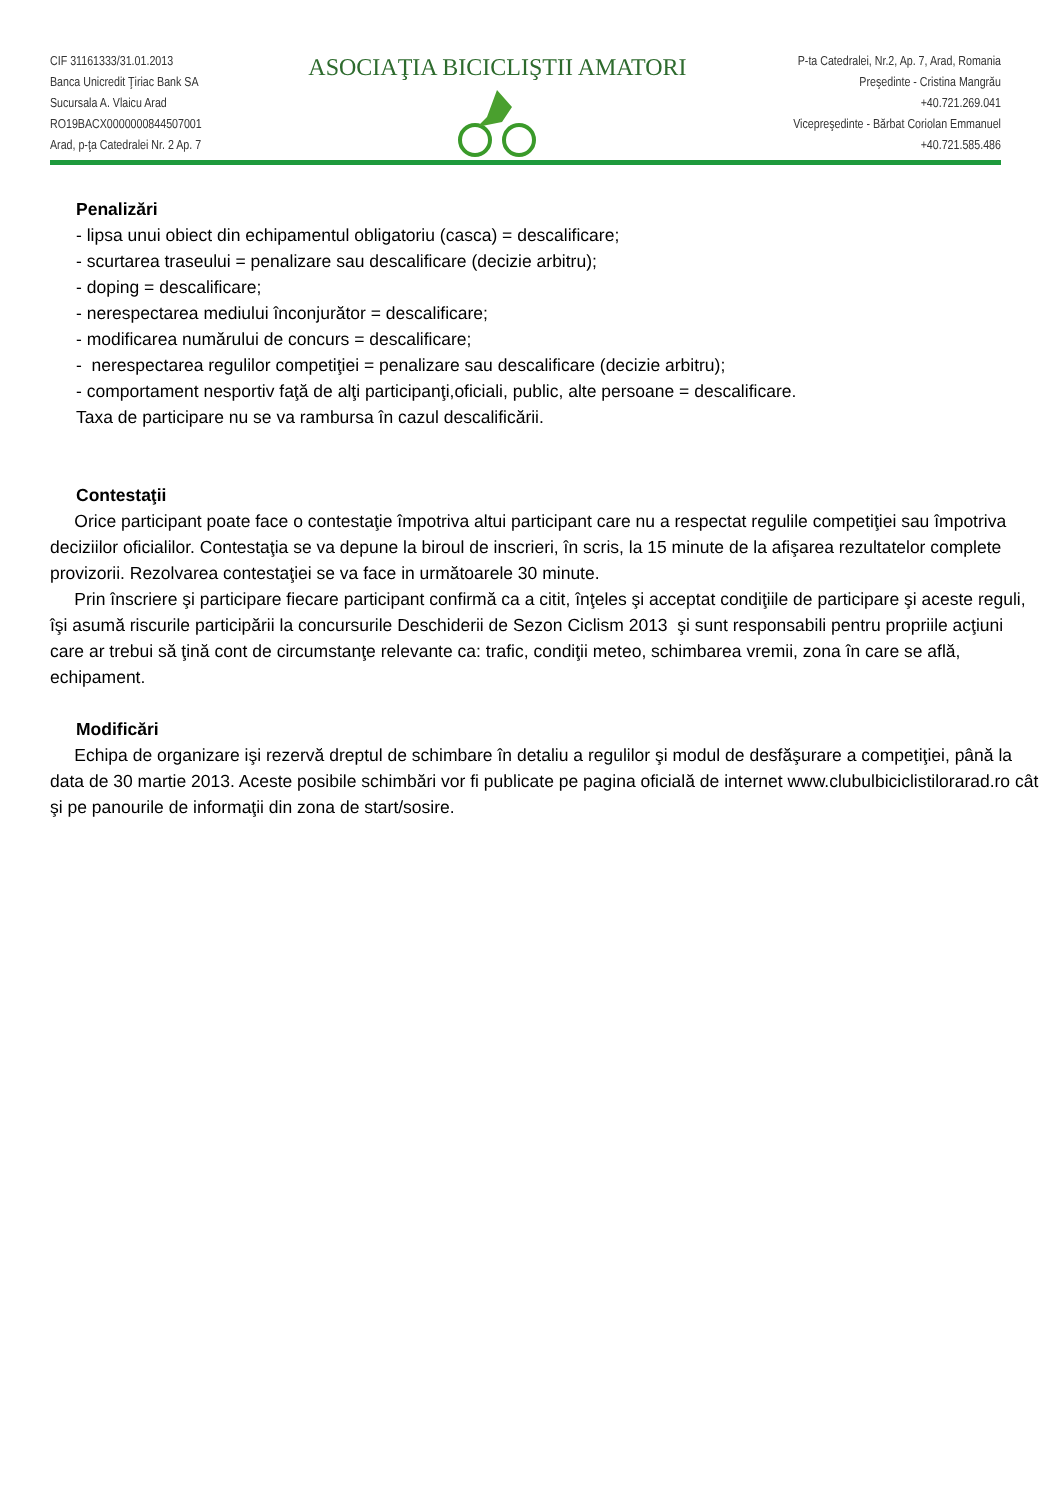CIF 31161333/31.01.2013
Banca Unicredit Ţiriac Bank SA
Sucursala A. Vlaicu Arad
RO19BACX0000000844507001
Arad, p-ţa Catedralei Nr. 2 Ap. 7
ASOCIAŢIA BICICLIŞTII AMATORI
P-ta Catedralei, Nr.2, Ap. 7, Arad, Romania
Preşedinte - Cristina Mangrău
+40.721.269.041
Vicepreşedinte - Bărbat Coriolan Emmanuel
+40.721.585.486
Penalizări
- lipsa unui obiect din echipamentul obligatoriu (casca) = descalificare;
- scurtarea traseului = penalizare sau descalificare (decizie arbitru);
- doping = descalificare;
- nerespectarea mediului înconjurător = descalificare;
- modificarea numărului de concurs = descalificare;
- nerespectarea regulilor competiţiei = penalizare sau descalificare (decizie arbitru);
- comportament nesportiv faţă de alţi participanţi,oficiali, public, alte persoane = descalificare.
Taxa de participare nu se va rambursa în cazul descalificării.
Contestaţii
Orice participant poate face o contestaţie împotriva altui participant care nu a respectat regulile competiţiei sau împotriva deciziilor oficialilor. Contestaţia se va depune la biroul de inscrieri, în scris, la 15 minute de la afişarea rezultatelor complete provizorii. Rezolvarea contestaţiei se va face in următoarele 30 minute.
Prin înscriere şi participare fiecare participant confirmă ca a citit, înţeles şi acceptat condiţiile de participare şi aceste reguli, îşi asumă riscurile participării la concursurile Deschiderii de Sezon Ciclism 2013 şi sunt responsabili pentru propriile acţiuni care ar trebui să ţină cont de circumstanţe relevante ca: trafic, condiţii meteo, schimbarea vremii, zona în care se află, echipament.
Modificări
Echipa de organizare işi rezervă dreptul de schimbare în detaliu a regulilor şi modul de desfăşurare a competiţiei, până la data de 30 martie 2013. Aceste posibile schimbări vor fi publicate pe pagina oficială de internet www.clubulbiciclistilorarad.ro cât şi pe panourile de informaţii din zona de start/sosire.